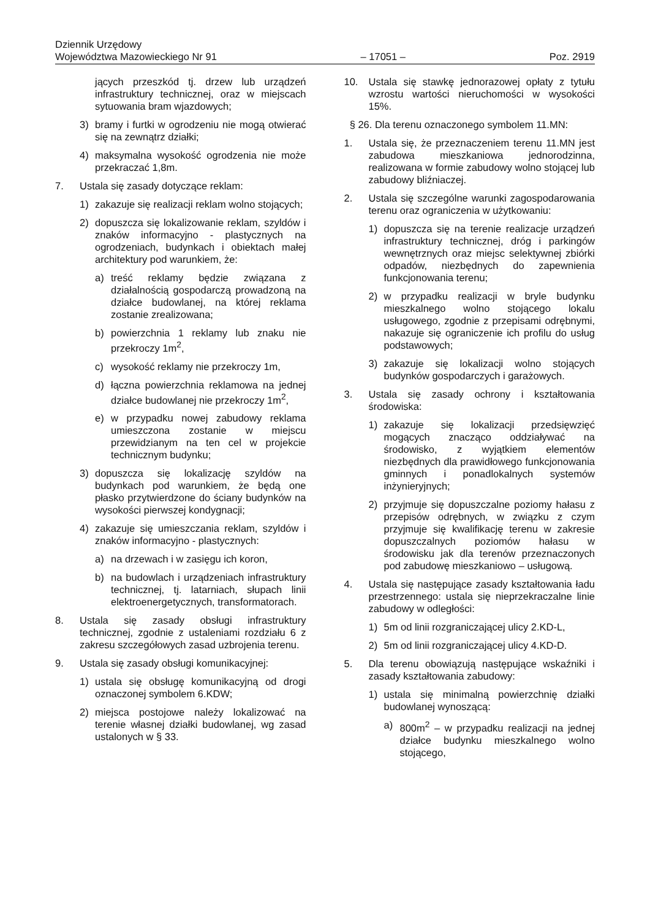Dziennik Urzędowy
Województwa Mazowieckiego Nr 91 – 17051 – Poz. 2919
jących przeszkód tj. drzew lub urządzeń infrastruktury technicznej, oraz w miejscach sytuowania bram wjazdowych;
3) bramy i furtki w ogrodzeniu nie mogą otwierać się na zewnątrz działki;
4) maksymalna wysokość ogrodzenia nie może przekraczać 1,8m.
7. Ustala się zasady dotyczące reklam:
1) zakazuje się realizacji reklam wolno stojących;
2) dopuszcza się lokalizowanie reklam, szyldów i znaków informacyjno - plastycznych na ogrodzeniach, budynkach i obiektach małej architektury pod warunkiem, że:
a) treść reklamy będzie związana z działalnością gospodarczą prowadzoną na działce budowlanej, na której reklama zostanie zrealizowana;
b) powierzchnia 1 reklamy lub znaku nie przekroczy 1m<sup>2</sup>,
c) wysokość reklamy nie przekroczy 1m,
d) łączna powierzchnia reklamowa na jednej działce budowlanej nie przekroczy 1m<sup>2</sup>,
e) w przypadku nowej zabudowy reklama umieszczona zostanie w miejscu przewidzianym na ten cel w projekcie technicznym budynku;
3) dopuszcza się lokalizację szyldów na budynkach pod warunkiem, że będą one płasko przytwierdzone do ściany budynków na wysokości pierwszej kondygnacji;
4) zakazuje się umieszczania reklam, szyldów i znaków informacyjno - plastycznych:
a) na drzewach i w zasięgu ich koron,
b) na budowlach i urządzeniach infrastruktury technicznej, tj. latarniach, słupach linii elektroenergetycznych, transformatorach.
8. Ustala się zasady obsługi infrastruktury technicznej, zgodnie z ustaleniami rozdziału 6 z zakresu szczegółowych zasad uzbrojenia terenu.
9. Ustala się zasady obsługi komunikacyjnej:
1) ustala się obsługę komunikacyjną od drogi oznaczonej symbolem 6.KDW;
2) miejsca postojowe należy lokalizować na terenie własnej działki budowlanej, wg zasad ustalonych w § 33.
10. Ustala się stawkę jednorazowej opłaty z tytułu wzrostu wartości nieruchomości w wysokości 15%.
§ 26. Dla terenu oznaczonego symbolem 11.MN:
1. Ustala się, że przeznaczeniem terenu 11.MN jest zabudowa mieszkaniowa jednorodzinna, realizowana w formie zabudowy wolno stojącej lub zabudowy bliźniaczej.
2. Ustala się szczególne warunki zagospodarowania terenu oraz ograniczenia w użytkowaniu:
1) dopuszcza się na terenie realizacje urządzeń infrastruktury technicznej, dróg i parkingów wewnętrznych oraz miejsc selektywnej zbiórki odpadów, niezbędnych do zapewnienia funkcjonowania terenu;
2) w przypadku realizacji w bryle budynku mieszkalnego wolno stojącego lokalu usługowego, zgodnie z przepisami odrębnymi, nakazuje się ograniczenie ich profilu do usług podstawowych;
3) zakazuje się lokalizacji wolno stojących budynków gospodarczych i garażowych.
3. Ustala się zasady ochrony i kształtowania środowiska:
1) zakazuje się lokalizacji przedsięwzięć mogących znacząco oddziaływać na środowisko, z wyjątkiem elementów niezbędnych dla prawidłowego funkcjonowania gminnych i ponadlokalnych systemów inżynieryjnych;
2) przyjmuje się dopuszczalne poziomy hałasu z przepisów odrębnych, w związku z czym przyjmuje się kwalifikację terenu w zakresie dopuszczalnych poziomów hałasu w środowisku jak dla terenów przeznaczonych pod zabudowę mieszkaniowo – usługową.
4. Ustala się następujące zasady kształtowania ładu przestrzennego: ustala się nieprzekraczalne linie zabudowy w odległości:
1) 5m od linii rozgraniczającej ulicy 2.KD-L,
2) 5m od linii rozgraniczającej ulicy 4.KD-D.
5. Dla terenu obowiązują następujące wskaźniki i zasady kształtowania zabudowy:
1) ustala się minimalną powierzchnię działki budowlanej wynoszącą:
a) 800m<sup>2</sup> – w przypadku realizacji na jednej działce budynku mieszkalnego wolno stojącego,